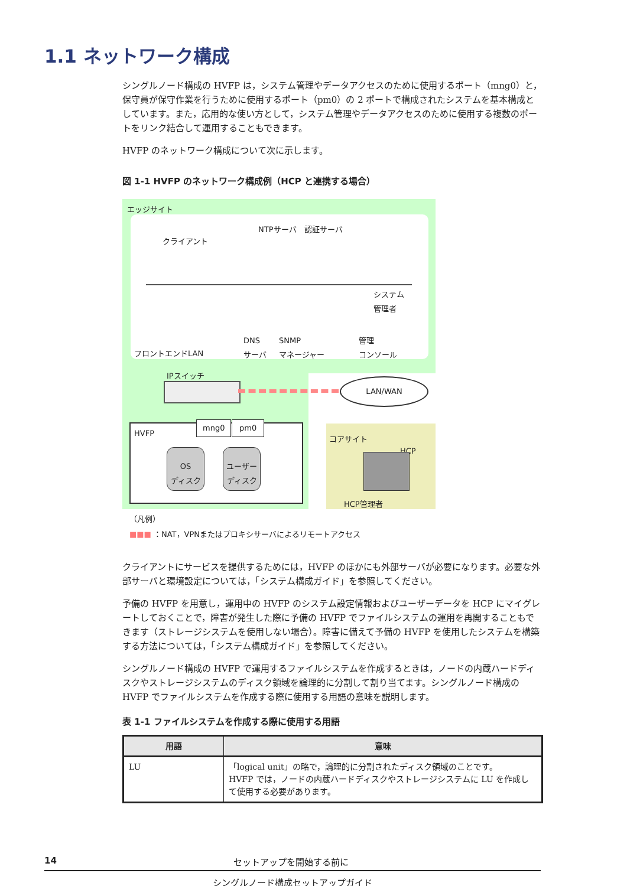1.1 ネットワーク構成
シングルノード構成の HVFP は，システム管理やデータアクセスのために使用するポート（mng0）と，保守員が保守作業を行うために使用するポート（pm0）の 2 ポートで構成されたシステムを基本構成としています。また，応用的な使い方として，システム管理やデータアクセスのために使用する複数のポートをリンク結合して運用することもできます。
HVFP のネットワーク構成について次に示します。
図 1-1 HVFP のネットワーク構成例（HCP と連携する場合）
エッジサイト
NTPサーバ　認証サーバ
クライアント
システム
管理者
DNS
サーバ
SNMP
マネージャー
管理
コンソール
フロントエンドLAN
IPスイッチ
LAN/WAN
コアサイト
HCP
HCP管理者
HVFP
mng0 pm0
OS
ディスク
ユーザー
ディスク
（凡例）
■■■ ：NAT，VPNまたはプロキシサーバによるリモートアクセス
クライアントにサービスを提供するためには，HVFP のほかにも外部サーバが必要になります。必要な外部サーバと環境設定については，「システム構成ガイド」を参照してください。
予備の HVFP を用意し，運用中の HVFP のシステム設定情報およびユーザーデータを HCP にマイグレートしておくことで，障害が発生した際に予備の HVFP でファイルシステムの運用を再開することもできます（ストレージシステムを使用しない場合）。障害に備えて予備の HVFP を使用したシステムを構築する方法については，「システム構成ガイド」を参照してください。
シングルノード構成の HVFP で運用するファイルシステムを作成するときは，ノードの内蔵ハードディスクやストレージシステムのディスク領域を論理的に分割して割り当てます。シングルノード構成の HVFP でファイルシステムを作成する際に使用する用語の意味を説明します。
表 1-1 ファイルシステムを作成する際に使用する用語
| 用語 | 意味 |
| --- | --- |
| LU | 「logical unit」の略で，論理的に分割されたディスク領域のことです。 HVFP では，ノードの内蔵ハードディスクやストレージシステムに LU を作成して使用する必要があります。 |
14 セットアップを開始する前に
シングルノード構成セットアップガイド